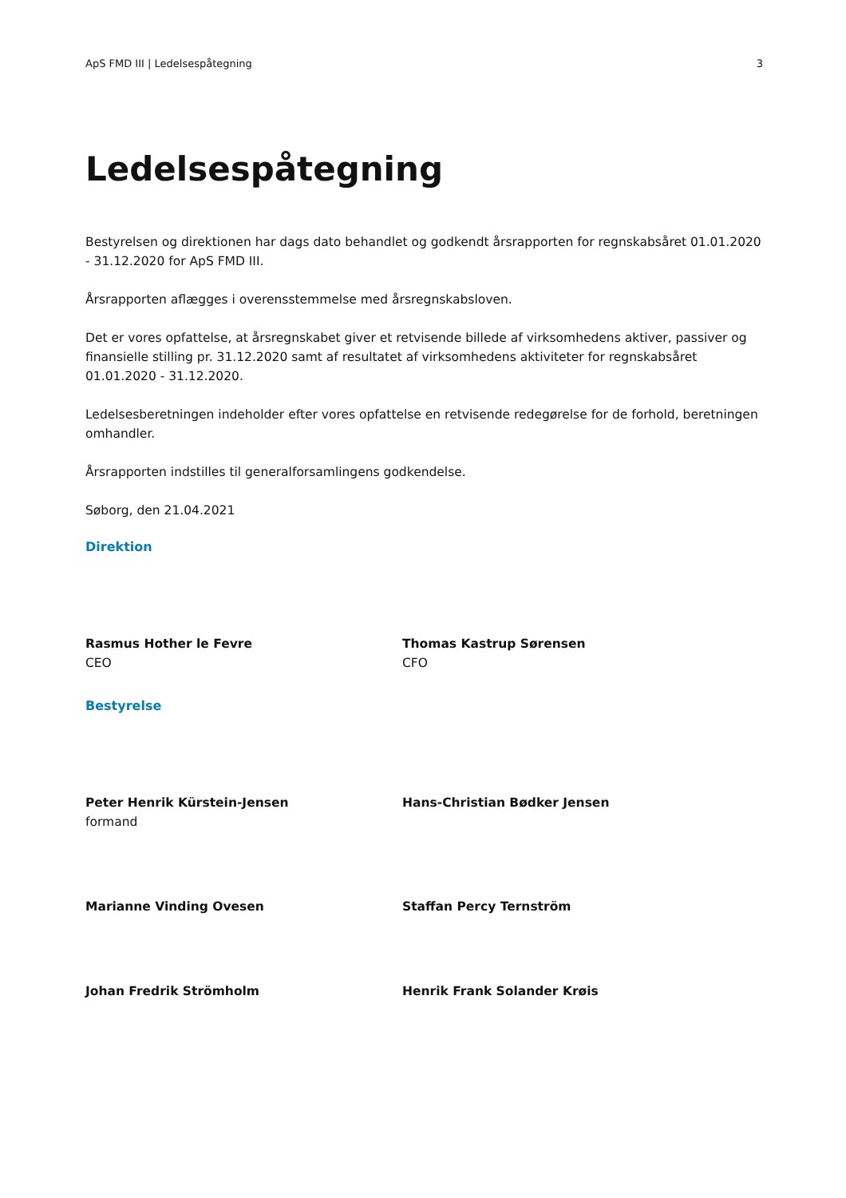ApS FMD III | Ledelsespåtegning 3
Ledelsespåtegning
Bestyrelsen og direktionen har dags dato behandlet og godkendt årsrapporten for regnskabsåret 01.01.2020 - 31.12.2020 for ApS FMD III.
Årsrapporten aflægges i overensstemmelse med årsregnskabsloven.
Det er vores opfattelse, at årsregnskabet giver et retvisende billede af virksomhedens aktiver, passiver og finansielle stilling pr. 31.12.2020 samt af resultatet af virksomhedens aktiviteter for regnskabsåret 01.01.2020 - 31.12.2020.
Ledelsesberetningen indeholder efter vores opfattelse en retvisende redegørelse for de forhold, beretningen omhandler.
Årsrapporten indstilles til generalforsamlingens godkendelse.
Søborg, den 21.04.2021
Direktion
Rasmus Hother le Fevre
CEO
Thomas Kastrup Sørensen
CFO
Bestyrelse
Peter Henrik Kürstein-Jensen
formand
Hans-Christian Bødker Jensen
Marianne Vinding Ovesen Staffan Percy Ternström
Johan Fredrik Strömholm Henrik Frank Solander Krøis